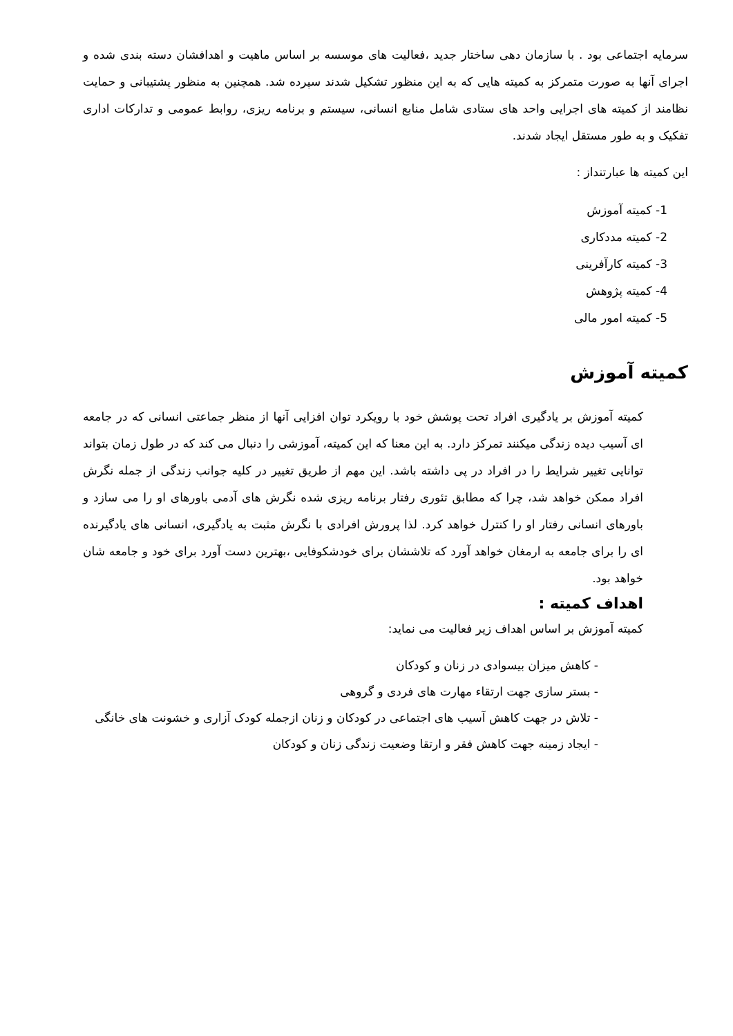سرمایه اجتماعی بود . با سازمان دهی ساختار جدید ،فعالیت های موسسه بر اساس ماهیت و اهدافشان دسته بندی شده و اجرای آنها به صورت متمرکز به کمیته هایی که به این منظور تشکیل شدند سپرده شد. همچنین به منظور پشتیبانی و حمایت نظامند از کمیته های اجرایی واحد های ستادی شامل منابع انسانی، سیستم و برنامه ریزی، روابط عمومی و تداركات اداری تفکیک و به طور مستقل ایجاد شدند.
این کمیته ها عبارتنداز :
1- کمیته آموزش
2- کمیته مددکاری
3- کمیته کارآفرینی
4- کمیته پژوهش
5- کمیته امور مالی
کمیته آموزش
کمیته آموزش بر یادگیری افراد تحت پوشش خود با رویکرد توان افزایی آنها از منظر جماعتی انسانی که در جامعه ای آسیب دیده زندگی میکنند تمرکز دارد. به این معنا که این کمیته، آموزشی را دنبال می کند که در طول زمان بتواند توانایی تغییر شرایط را در افراد در پی داشته باشد. این مهم از طریق تغییر در کلیه جوانب زندگی از جمله نگرش افراد ممکن خواهد شد، چرا که مطابق تئوری رفتار برنامه ریزی شده نگرش های آدمی باورهای او را می سازد و باورهای انسانی رفتار او را کنترل خواهد کرد. لذا پرورش افرادی با نگرش مثبت به یادگیری، انسانی های یادگیرنده ای را برای جامعه به ارمغان خواهد آورد که تلاششان برای خودشکوفایی ،بهترین دست آورد برای خود و جامعه شان خواهد بود.
اهداف کمیته :
کمیته آموزش بر اساس اهداف زیر فعالیت می نماید:
- کاهش میزان بیسوادی در زنان و کودکان
- بستر سازی جهت ارتقاء مهارت های فردی و گروهی
- تلاش در جهت کاهش آسیب های اجتماعی در کودکان و زنان ازجمله کودک آزاری و خشونت های خانگی
- ایجاد زمینه جهت کاهش فقر و ارتقا وضعیت زندگی زنان و کودکان